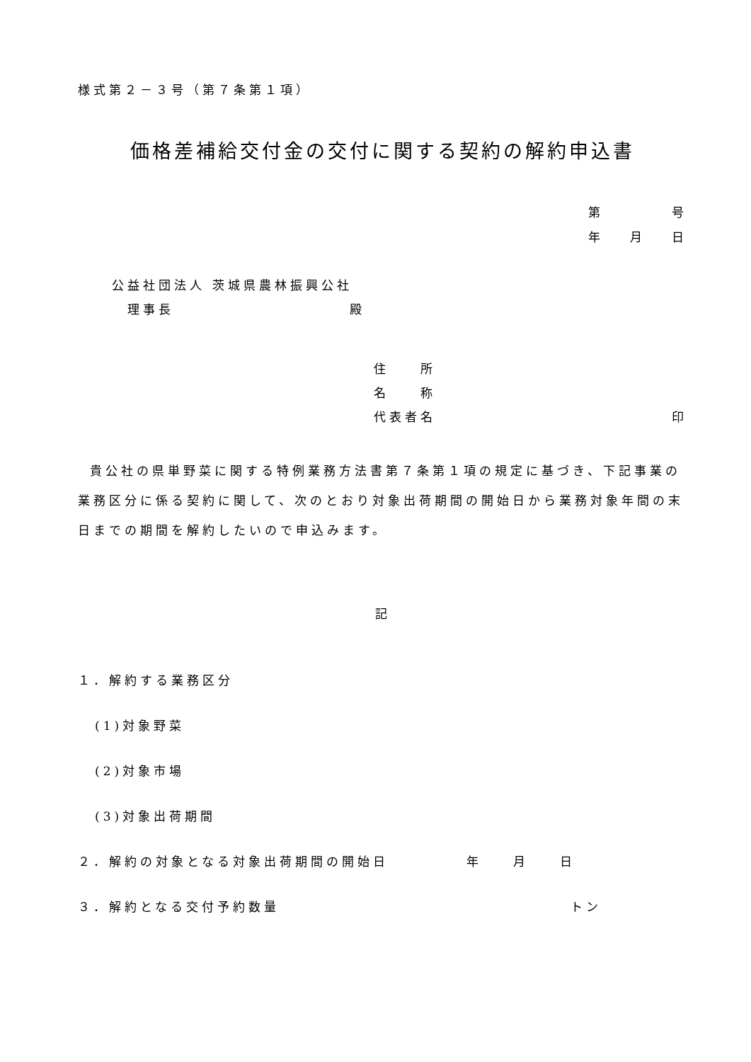様式第２－３号（第７条第１項）
価格差補給交付金の交付に関する契約の解約申込書
第 号
年 月 日
公益社団法人 茨城県農林振興公社
理事長 殿
住　　所
名　　称
代表者名 印
貴公社の県単野菜に関する特例業務方法書第７条第１項の規定に基づき、下記事業の業務区分に係る契約に関して、次のとおり対象出荷期間の開始日から業務対象年間の末日までの期間を解約したいので申込みます。
記
１．解約する業務区分
(1)対象野菜
(2)対象市場
(3)対象出荷期間
２．解約の対象となる対象出荷期間の開始日　　　　　年　　月　　日
３．解約となる交付予約数量 トン